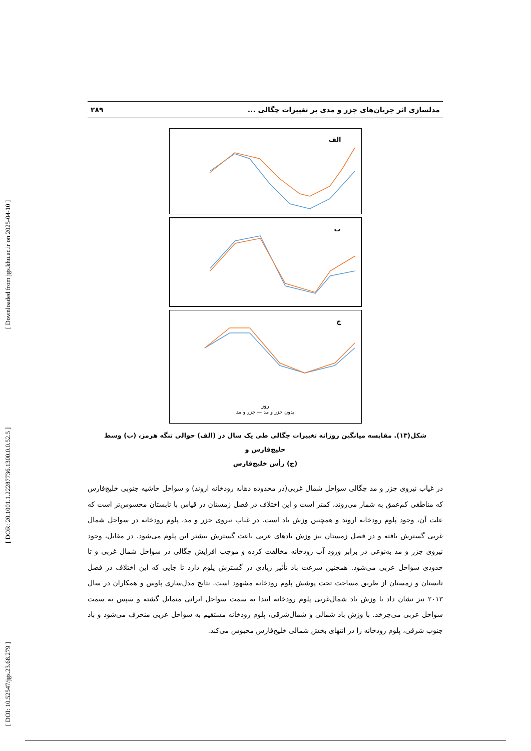[ DOI: 10.52547/jgs.23.68.279 ] [ DOR: 20.1001.1.22287736.1300.0.0.52.5 ] [ Downloaded from jgs.khu.ac.ir on 2025-04-10 ]
مدلسازی اثر جریان‌های جزر و مدی بر تغییرات چگالی ... ۲۸۹
الف
ب
ج
روز
بدون جزر و مد — جزر و مد
شکل(۱۳). مقایسه میانگین روزانه تغییرات چگالی طی یک سال در (الف) حوالی تنگه هرمز، (ب) وسط خلیج‌فارس و
(ج) رأس خلیج‌فارس
در غیاب نیروی جزر و مد چگالی سواحل شمال غربی(در محدوده دهانه رودخانه اروند) و سواحل حاشیه جنوبی خلیج‌فارس که مناطقی کم‌عمق به شمار می‌روند، کمتر است و این اختلاف در فصل زمستان در قیاس با تابستان محسوس‌تر است که علت آن، وجود پلوم رودخانه اروند و همچنین وزش باد است. در غیاب نیروی جزر و مد، پلوم رودخانه در سواحل شمال غربی گسترش یافته و در فصل زمستان نیز وزش بادهای غربی باعث گسترش بیشتر این پلوم می‌شود. در مقابل، وجود نیروی جزر و مد به‌نوعی در برابر ورود آب رودخانه مخالفت کرده و موجب افزایش چگالی در سواحل شمال غربی و تا حدودی سواحل عربی می‌شود. همچنین سرعت باد تأثیر زیادی در گسترش پلوم دارد تا جایی که این اختلاف در فصل تابستان و زمستان از طریق مساحت تحت پوشش پلوم رودخانه مشهود است. نتایج مدل‌سازی پاوس و همکاران در سال ۲۰۱۳ نیز نشان داد با وزش باد شمال‌غربی پلوم رودخانه ابتدا به سمت سواحل ایرانی متمایل گشته و سپس به سمت سواحل عربی می‌چرخد. با وزش باد شمالی و شمال‌شرقی، پلوم رودخانه مستقیم به سواحل عربی منحرف می‌شود و باد جنوب شرقی، پلوم رودخانه را در انتهای بخش شمالی خلیج‌فارس محبوس می‌کند.